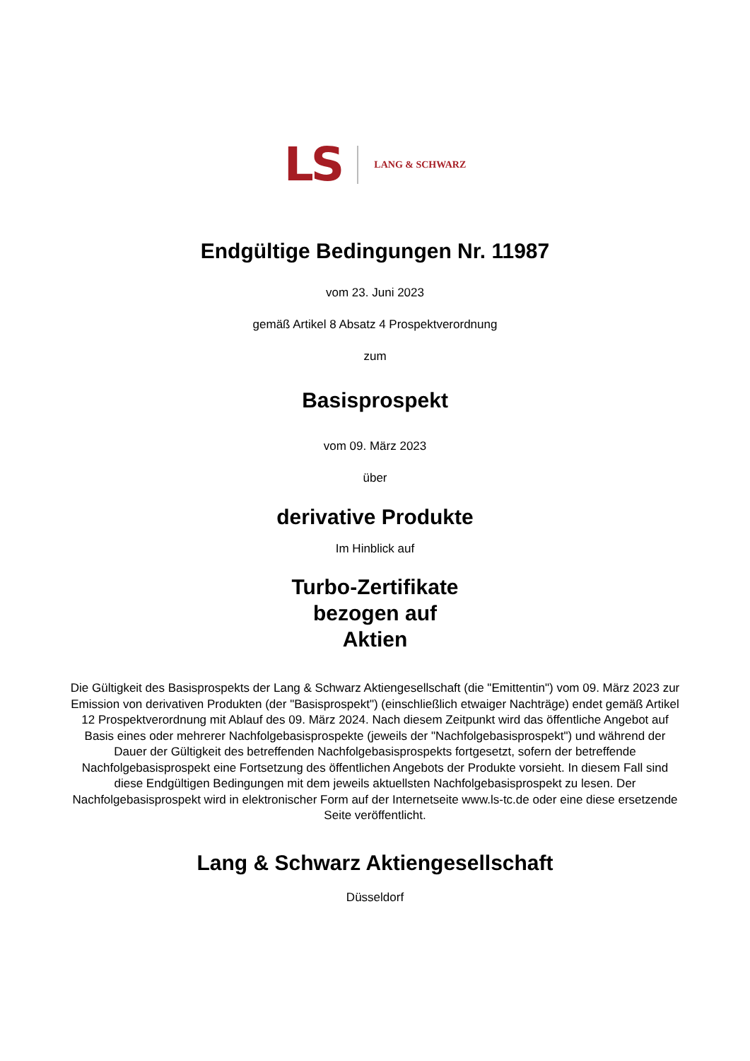LS LANG & SCHWARZ
Endgültige Bedingungen Nr. 11987
vom 23. Juni 2023
gemäß Artikel 8 Absatz 4 Prospektverordnung
zum
Basisprospekt
vom 09. März 2023
über
derivative Produkte
Im Hinblick auf
Turbo-Zertifikate
bezogen auf
Aktien
Die Gültigkeit des Basisprospekts der Lang & Schwarz Aktiengesellschaft (die "Emittentin") vom 09. März 2023 zur Emission von derivativen Produkten (der "Basisprospekt") (einschließlich etwaiger Nachträge) endet gemäß Artikel 12 Prospektverordnung mit Ablauf des 09. März 2024. Nach diesem Zeitpunkt wird das öffentliche Angebot auf Basis eines oder mehrerer Nachfolgebasisprospekte (jeweils der "Nachfolgebasisprospekt") und während der Dauer der Gültigkeit des betreffenden Nachfolgebasisprospekts fortgesetzt, sofern der betreffende Nachfolgebasisprospekt eine Fortsetzung des öffentlichen Angebots der Produkte vorsieht. In diesem Fall sind diese Endgültigen Bedingungen mit dem jeweils aktuellsten Nachfolgebasisprospekt zu lesen. Der Nachfolgebasisprospekt wird in elektronischer Form auf der Internetseite www.ls-tc.de oder eine diese ersetzende Seite veröffentlicht.
Lang & Schwarz Aktiengesellschaft
Düsseldorf